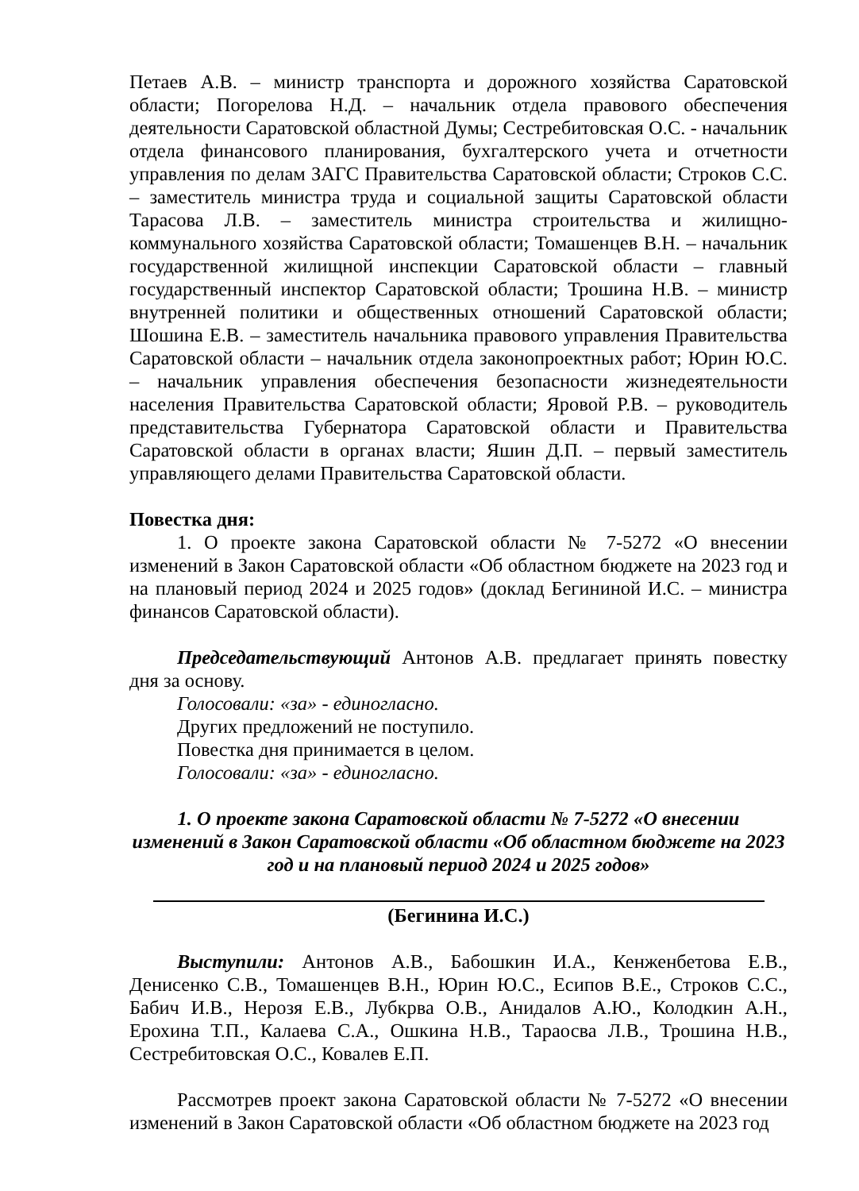Петаев А.В. – министр транспорта и дорожного хозяйства Саратовской области; Погорелова Н.Д. – начальник отдела правового обеспечения деятельности Саратовской областной Думы; Сестребитовская О.С. - начальник отдела финансового планирования, бухгалтерского учета и отчетности управления по делам ЗАГС Правительства Саратовской области; Строков С.С. – заместитель министра труда и социальной защиты Саратовской области Тарасова Л.В. – заместитель министра строительства и жилищно-коммунального хозяйства Саратовской области; Томашенцев В.Н. – начальник государственной жилищной инспекции Саратовской области – главный государственный инспектор Саратовской области; Трошина Н.В. – министр внутренней политики и общественных отношений Саратовской области; Шошина Е.В. – заместитель начальника правового управления Правительства Саратовской области – начальник отдела законопроектных работ; Юрин Ю.С. – начальник управления обеспечения безопасности жизнедеятельности населения Правительства Саратовской области; Яровой Р.В. – руководитель представительства Губернатора Саратовской области и Правительства Саратовской области в органах власти; Яшин Д.П. – первый заместитель управляющего делами Правительства Саратовской области.
Повестка дня:
1. О проекте закона Саратовской области № 7-5272 «О внесении изменений в Закон Саратовской области «Об областном бюджете на 2023 год и на плановый период 2024 и 2025 годов» (доклад Бегининой И.С. – министра финансов Саратовской области).
Председательствующий Антонов А.В. предлагает принять повестку дня за основу.
Голосовали: «за» - единогласно.
Других предложений не поступило.
Повестка дня принимается в целом.
Голосовали: «за» - единогласно.
1. О проекте закона Саратовской области № 7-5272 «О внесении изменений в Закон Саратовской области «Об областном бюджете на 2023 год и на плановый период 2024 и 2025 годов»
(Бегинина И.С.)
Выступили: Антонов А.В., Бабошкин И.А., Кенженбетова Е.В., Денисенко С.В., Томашенцев В.Н., Юрин Ю.С., Есипов В.Е., Строков С.С., Бабич И.В., Нерозя Е.В., Лубкрва О.В., Анидалов А.Ю., Колодкин А.Н., Ерохина Т.П., Калаева С.А., Ошкина Н.В., Тараосва Л.В., Трошина Н.В., Сестребитовская О.С., Ковалев Е.П.
Рассмотрев проект закона Саратовской области № 7-5272 «О внесении изменений в Закон Саратовской области «Об областном бюджете на 2023 год